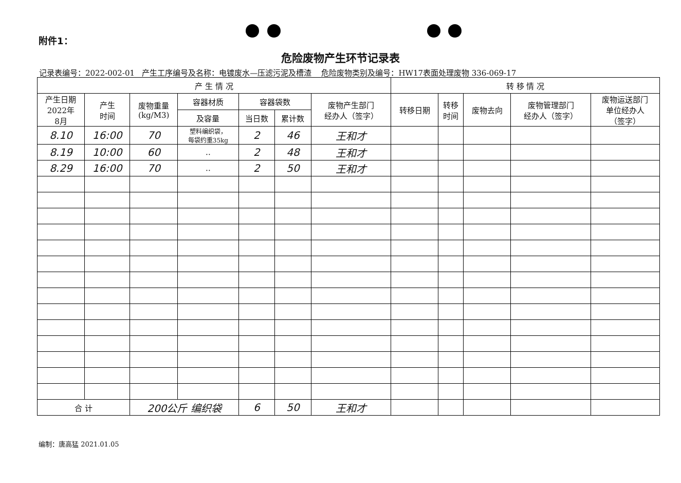附件1：
危险废物产生环节记录表
记录表编号：2022-002-01 产生工序编号及名称：电镀废水—压滤污泥及槽渣 危险废物类别及编号：HW17表面处理废物 336-069-17
| 产 生 情 况 | | | | | | | 转 移 情 况 | | | | |
| --- | --- | --- | --- | --- | --- | --- | --- | --- | --- | --- | --- |
| 产生日期 2022年 8月 | 产生 时间 | 废物重量 (kg/M3) | 容器材质 | 容器袋数 | | 废物产生部门 经办人（签字） | 转移日期 | 转移 时间 | 废物去向 | 废物管理部门 经办人（签字） | 废物运送部门 单位经办人 （签字） |
| | | | 及容量 | 当日数 | 累计数 | | | | | | |
| 8.10 | 16:00 | 70 | 塑料编织袋， 每袋约重35kg | 2 | 46 | 王和才 | | | | | |
| 8.19 | 10:00 | 60 | .. | 2 | 48 | 王和才 | | | | | |
| 8.29 | 16:00 | 70 | .. | 2 | 50 | 王和才 | | | | | |
| 合 计 | | 200公斤 编织袋 | | 6 | 50 | 王和才 | | | | | |
编制：唐高猛 2021.01.05